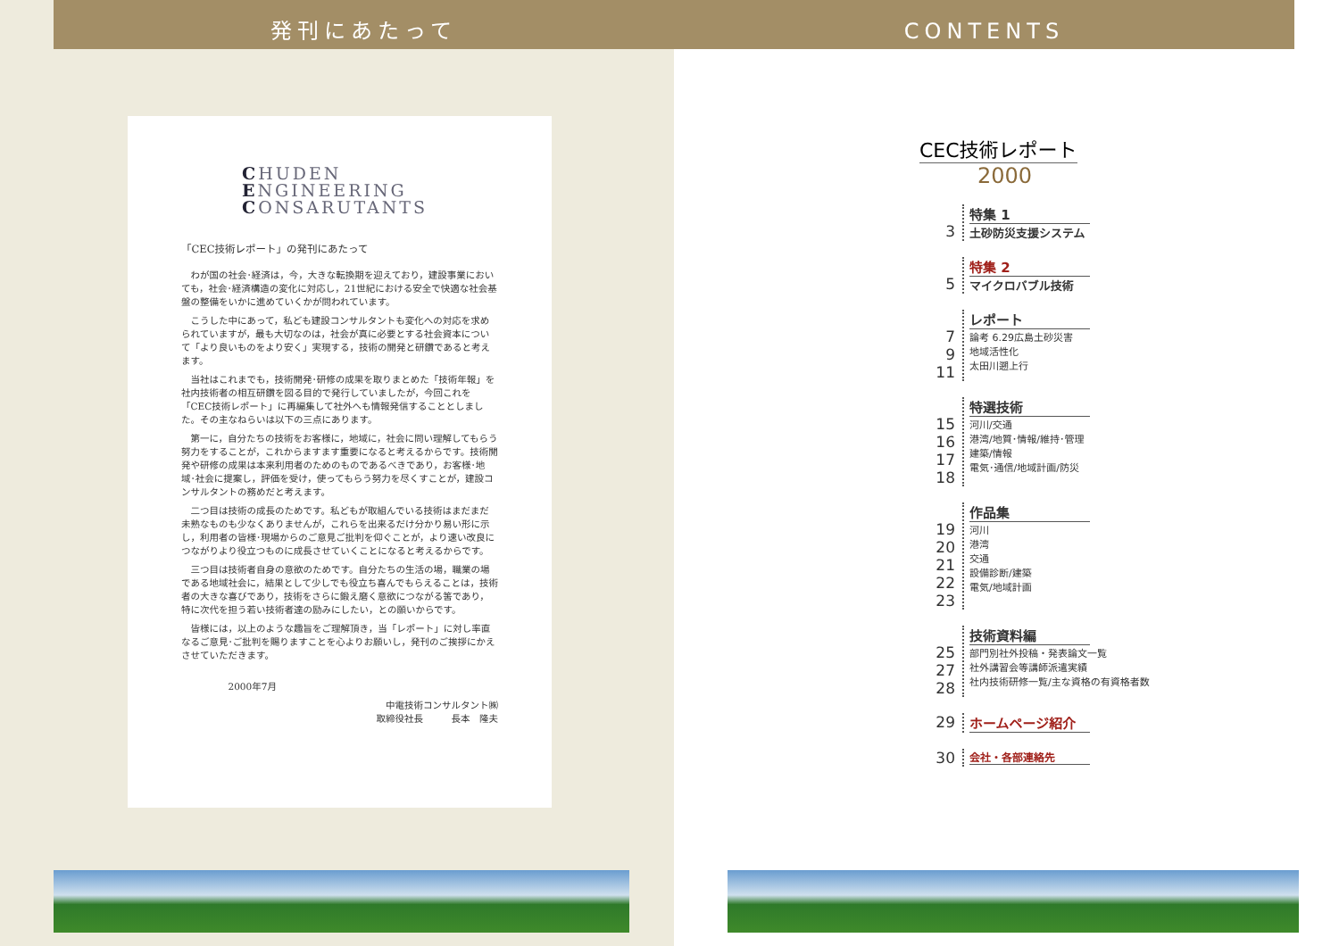発刊にあたって
CHUDEN
ENGINEERING
CONSARUTANTS
「CEC技術レポート」の発刊にあたって
わが国の社会･経済は，今，大きな転換期を迎えており，建設事業においても，社会･経済構造の変化に対応し，21世紀における安全で快適な社会基盤の整備をいかに進めていくかが問われています。
こうした中にあって，私ども建設コンサルタントも変化への対応を求められていますが，最も大切なのは，社会が真に必要とする社会資本について「より良いものをより安く」実現する，技術の開発と研鑽であると考えます。
当社はこれまでも，技術開発･研修の成果を取りまとめた「技術年報」を社内技術者の相互研鑽を図る目的で発行していましたが，今回これを「CEC技術レポート」に再編集して社外へも情報発信することとしました。その主なねらいは以下の三点にあります。
第一に，自分たちの技術をお客様に，地域に，社会に問い理解してもらう努力をすることが，これからますます重要になると考えるからです。技術開発や研修の成果は本来利用者のためのものであるべきであり，お客様･地域･社会に提案し，評価を受け，使ってもらう努力を尽くすことが，建設コンサルタントの務めだと考えます。
二つ目は技術の成長のためです。私どもが取組んでいる技術はまだまだ未熟なものも少なくありませんが，これらを出来るだけ分かり易い形に示し，利用者の皆様･現場からのご意見ご批判を仰ぐことが，より速い改良につながりより役立つものに成長させていくことになると考えるからです。
三つ目は技術者自身の意欲のためです。自分たちの生活の場，職業の場である地域社会に，結果として少しでも役立ち喜んでもらえることは，技術者の大きな喜びであり，技術をさらに鍛え磨く意欲につながる筈であり，特に次代を担う若い技術者達の励みにしたい，との願いからです。
皆様には，以上のような趣旨をご理解頂き，当「レポート」に対し率直なるご意見･ご批判を賜りますことを心よりお願いし，発刊のご挨拶にかえさせていただきます。
2000年7月
中電技術コンサルタント㈱
取締役社長　　　長本　隆夫
CONTENTS
CEC技術レポート
2000
3 特集 1
土砂防災支援システム
5 特集 2
マイクロバブル技術
7
9
11
レポート
論考 6.29広島土砂災害
地域活性化
太田川遡上行
15
16
17
18
特選技術
河川/交通
港湾/地質･情報/維持･管理
建築/情報
電気･通信/地域計画/防災
19
20
21
22
23
作品集
河川
港湾
交通
設備診断/建築
電気/地域計画
25
27
28
技術資料編
部門別社外投稿・発表論文一覧
社外講習会等講師派遣実績
社内技術研修一覧/主な資格の有資格者数
29 ホームページ紹介
30
会社・各部連絡先